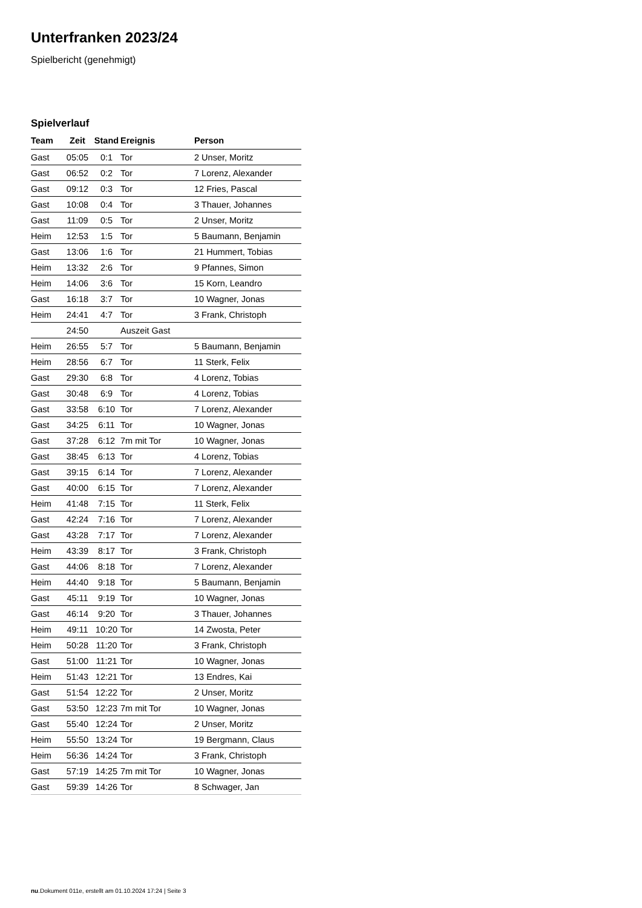Unterfranken 2023/24
Spielbericht (genehmigt)
Spielverlauf
| Team | Zeit | Stand | Ereignis | Person |
| --- | --- | --- | --- | --- |
| Gast | 05:05 | 0:1 | Tor | 2 Unser, Moritz |
| Gast | 06:52 | 0:2 | Tor | 7 Lorenz, Alexander |
| Gast | 09:12 | 0:3 | Tor | 12 Fries, Pascal |
| Gast | 10:08 | 0:4 | Tor | 3 Thauer, Johannes |
| Gast | 11:09 | 0:5 | Tor | 2 Unser, Moritz |
| Heim | 12:53 | 1:5 | Tor | 5 Baumann, Benjamin |
| Gast | 13:06 | 1:6 | Tor | 21 Hummert, Tobias |
| Heim | 13:32 | 2:6 | Tor | 9 Pfannes, Simon |
| Heim | 14:06 | 3:6 | Tor | 15 Korn, Leandro |
| Gast | 16:18 | 3:7 | Tor | 10 Wagner, Jonas |
| Heim | 24:41 | 4:7 | Tor | 3 Frank, Christoph |
| | 24:50 | | Auszeit Gast | |
| Heim | 26:55 | 5:7 | Tor | 5 Baumann, Benjamin |
| Heim | 28:56 | 6:7 | Tor | 11 Sterk, Felix |
| Gast | 29:30 | 6:8 | Tor | 4 Lorenz, Tobias |
| Gast | 30:48 | 6:9 | Tor | 4 Lorenz, Tobias |
| Gast | 33:58 | 6:10 | Tor | 7 Lorenz, Alexander |
| Gast | 34:25 | 6:11 | Tor | 10 Wagner, Jonas |
| Gast | 37:28 | 6:12 | 7m mit Tor | 10 Wagner, Jonas |
| Gast | 38:45 | 6:13 | Tor | 4 Lorenz, Tobias |
| Gast | 39:15 | 6:14 | Tor | 7 Lorenz, Alexander |
| Gast | 40:00 | 6:15 | Tor | 7 Lorenz, Alexander |
| Heim | 41:48 | 7:15 | Tor | 11 Sterk, Felix |
| Gast | 42:24 | 7:16 | Tor | 7 Lorenz, Alexander |
| Gast | 43:28 | 7:17 | Tor | 7 Lorenz, Alexander |
| Heim | 43:39 | 8:17 | Tor | 3 Frank, Christoph |
| Gast | 44:06 | 8:18 | Tor | 7 Lorenz, Alexander |
| Heim | 44:40 | 9:18 | Tor | 5 Baumann, Benjamin |
| Gast | 45:11 | 9:19 | Tor | 10 Wagner, Jonas |
| Gast | 46:14 | 9:20 | Tor | 3 Thauer, Johannes |
| Heim | 49:11 | 10:20 | Tor | 14 Zwosta, Peter |
| Heim | 50:28 | 11:20 | Tor | 3 Frank, Christoph |
| Gast | 51:00 | 11:21 | Tor | 10 Wagner, Jonas |
| Heim | 51:43 | 12:21 | Tor | 13 Endres, Kai |
| Gast | 51:54 | 12:22 | Tor | 2 Unser, Moritz |
| Gast | 53:50 | 12:23 | 7m mit Tor | 10 Wagner, Jonas |
| Gast | 55:40 | 12:24 | Tor | 2 Unser, Moritz |
| Heim | 55:50 | 13:24 | Tor | 19 Bergmann, Claus |
| Heim | 56:36 | 14:24 | Tor | 3 Frank, Christoph |
| Gast | 57:19 | 14:25 | 7m mit Tor | 10 Wagner, Jonas |
| Gast | 59:39 | 14:26 | Tor | 8 Schwager, Jan |
nu.Dokument 011e, erstellt am 01.10.2024 17:24 | Seite 3